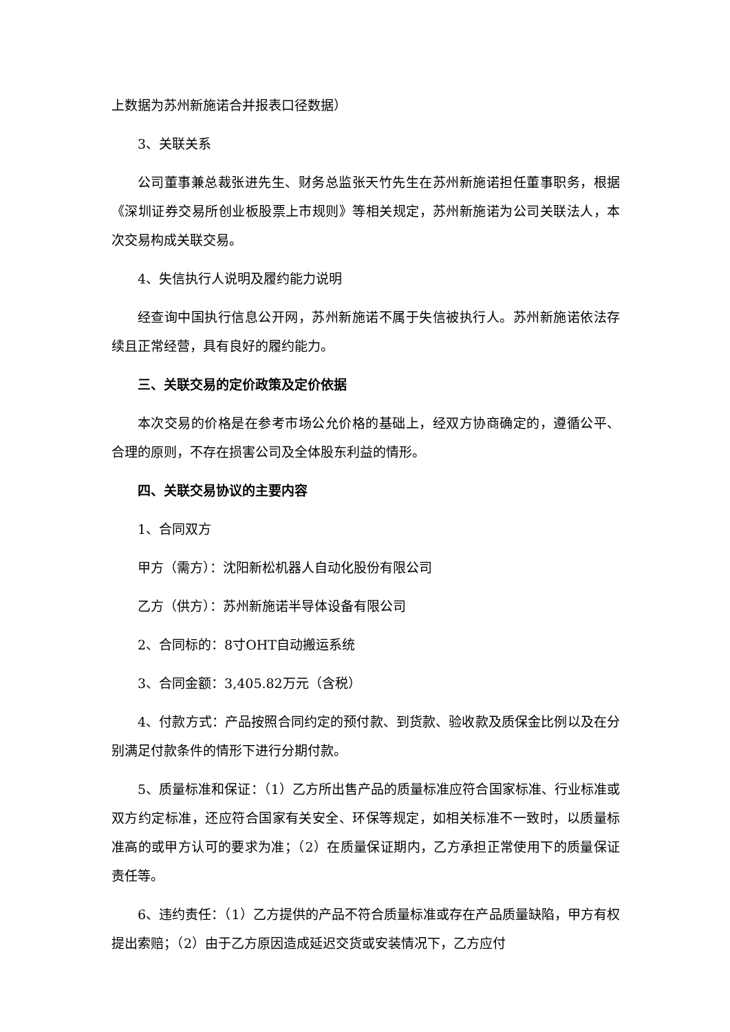上数据为苏州新施诺合并报表口径数据）
3、关联关系
公司董事兼总裁张进先生、财务总监张天竹先生在苏州新施诺担任董事职务，根据《深圳证券交易所创业板股票上市规则》等相关规定，苏州新施诺为公司关联法人，本次交易构成关联交易。
4、失信执行人说明及履约能力说明
经查询中国执行信息公开网，苏州新施诺不属于失信被执行人。苏州新施诺依法存续且正常经营，具有良好的履约能力。
三、关联交易的定价政策及定价依据
本次交易的价格是在参考市场公允价格的基础上，经双方协商确定的，遵循公平、合理的原则，不存在损害公司及全体股东利益的情形。
四、关联交易协议的主要内容
1、合同双方
甲方（需方）：沈阳新松机器人自动化股份有限公司
乙方（供方）：苏州新施诺半导体设备有限公司
2、合同标的：8寸OHT自动搬运系统
3、合同金额：3,405.82万元（含税）
4、付款方式：产品按照合同约定的预付款、到货款、验收款及质保金比例以及在分别满足付款条件的情形下进行分期付款。
5、质量标准和保证：（1）乙方所出售产品的质量标准应符合国家标准、行业标准或双方约定标准，还应符合国家有关安全、环保等规定，如相关标准不一致时，以质量标准高的或甲方认可的要求为准；（2）在质量保证期内，乙方承担正常使用下的质量保证责任等。
6、违约责任：（1）乙方提供的产品不符合质量标准或存在产品质量缺陷，甲方有权提出索赔；（2）由于乙方原因造成延迟交货或安装情况下，乙方应付